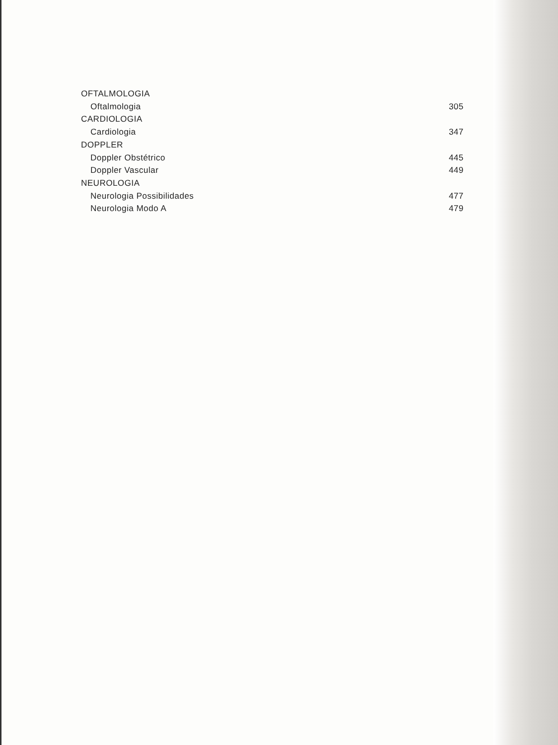OFTALMOLOGIA
Oftalmologia 305
CARDIOLOGIA
Cardiologia 347
DOPPLER
Doppler Obstétrico 445
Doppler Vascular 449
NEUROLOGIA
Neurologia Possibilidades 477
Neurologia Modo A 479